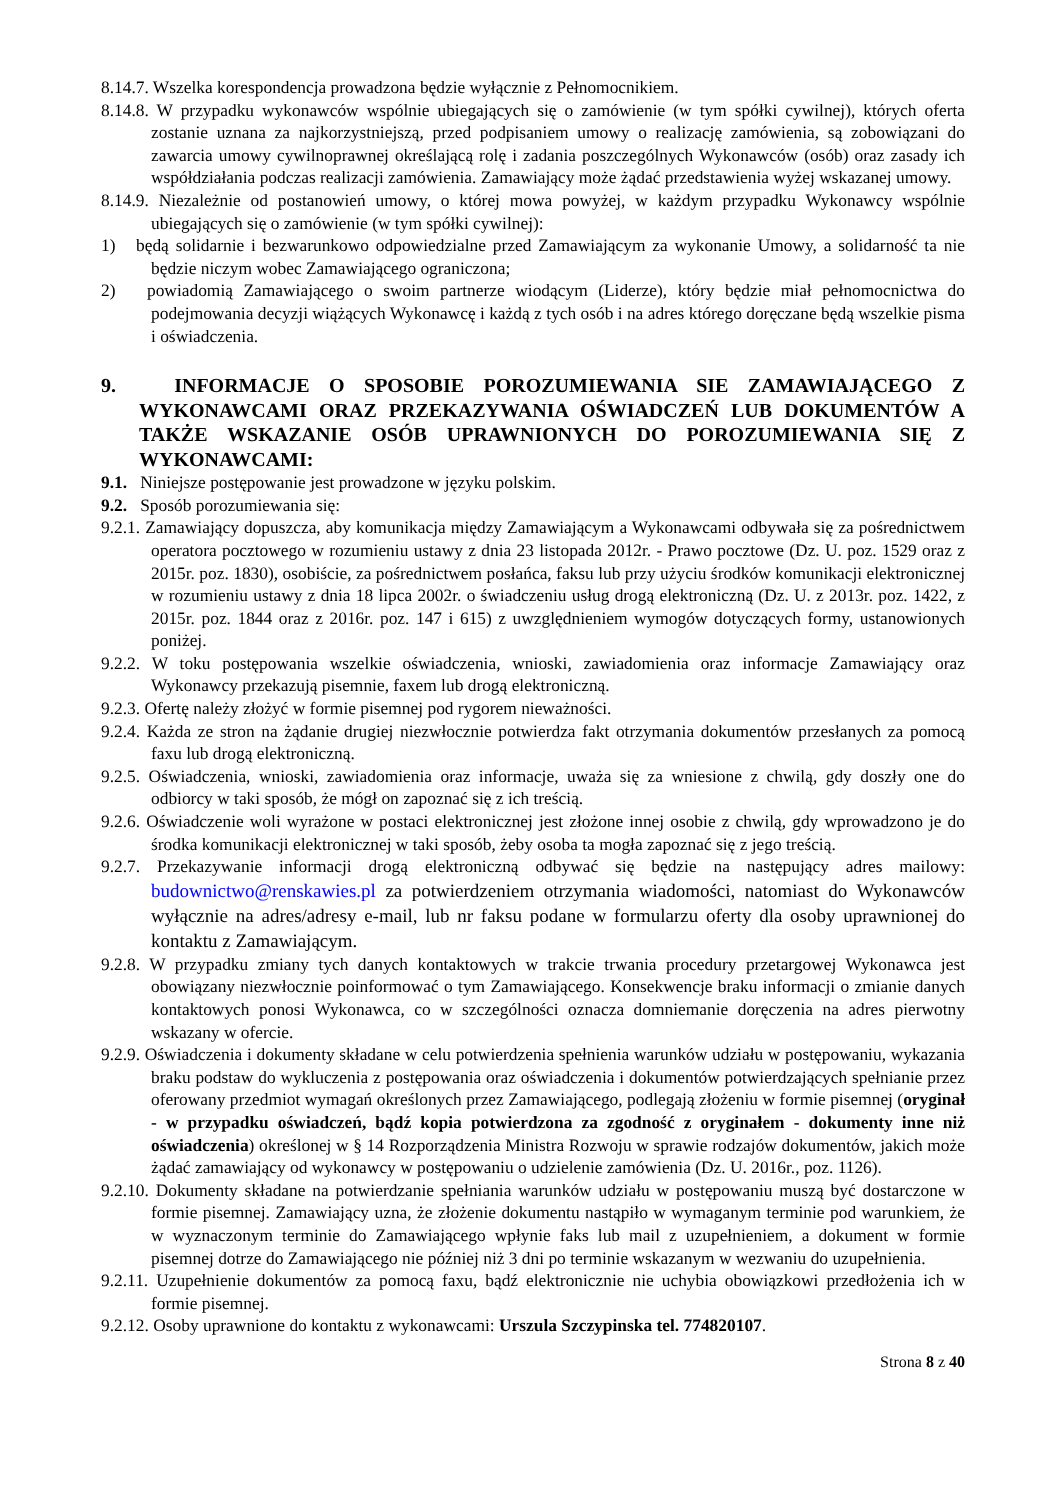8.14.7. Wszelka korespondencja prowadzona będzie wyłącznie z Pełnomocnikiem.
8.14.8. W przypadku wykonawców wspólnie ubiegających się o zamówienie (w tym spółki cywilnej), których oferta zostanie uznana za najkorzystniejszą, przed podpisaniem umowy o realizację zamówienia, są zobowiązani do zawarcia umowy cywilnoprawnej określającą rolę i zadania poszczególnych Wykonawców (osób) oraz zasady ich współdziałania podczas realizacji zamówienia. Zamawiający może żądać przedstawienia wyżej wskazanej umowy.
8.14.9. Niezależnie od postanowień umowy, o której mowa powyżej, w każdym przypadku Wykonawcy wspólnie ubiegających się o zamówienie (w tym spółki cywilnej):
1) będą solidarnie i bezwarunkowo odpowiedzialne przed Zamawiającym za wykonanie Umowy, a solidarność ta nie będzie niczym wobec Zamawiającego ograniczona;
2) powiadomią Zamawiającego o swoim partnerze wiodącym (Liderze), który będzie miał pełnomocnictwa do podejmowania decyzji wiążących Wykonawcę i każdą z tych osób i na adres którego doręczane będą wszelkie pisma i oświadczenia.
9. INFORMACJE O SPOSOBIE POROZUMIEWANIA SIE ZAMAWIAJĄCEGO Z WYKONAWCAMI ORAZ PRZEKAZYWANIA OŚWIADCZEŃ LUB DOKUMENTÓW A TAKŻE WSKAZANIE OSÓB UPRAWNIONYCH DO POROZUMIEWANIA SIĘ Z WYKONAWCAMI:
9.1. Niniejsze postępowanie jest prowadzone w języku polskim.
9.2. Sposób porozumiewania się:
9.2.1. Zamawiający dopuszcza, aby komunikacja między Zamawiającym a Wykonawcami odbywała się za pośrednictwem operatora pocztowego w rozumieniu ustawy z dnia 23 listopada 2012r. - Prawo pocztowe (Dz. U. poz. 1529 oraz z 2015r. poz. 1830), osobiście, za pośrednictwem posłańca, faksu lub przy użyciu środków komunikacji elektronicznej w rozumieniu ustawy z dnia 18 lipca 2002r. o świadczeniu usług drogą elektroniczną (Dz. U. z 2013r. poz. 1422, z 2015r. poz. 1844 oraz z 2016r. poz. 147 i 615) z uwzględnieniem wymogów dotyczących formy, ustanowionych poniżej.
9.2.2. W toku postępowania wszelkie oświadczenia, wnioski, zawiadomienia oraz informacje Zamawiający oraz Wykonawcy przekazują pisemnie, faxem lub drogą elektroniczną.
9.2.3. Ofertę należy złożyć w formie pisemnej pod rygorem nieważności.
9.2.4. Każda ze stron na żądanie drugiej niezwłocznie potwierdza fakt otrzymania dokumentów przesłanych za pomocą faxu lub drogą elektroniczną.
9.2.5. Oświadczenia, wnioski, zawiadomienia oraz informacje, uważa się za wniesione z chwilą, gdy doszły one do odbiorcy w taki sposób, że mógł on zapoznać się z ich treścią.
9.2.6. Oświadczenie woli wyrażone w postaci elektronicznej jest złożone innej osobie z chwilą, gdy wprowadzono je do środka komunikacji elektronicznej w taki sposób, żeby osoba ta mogła zapoznać się z jego treścią.
9.2.7. Przekazywanie informacji drogą elektroniczną odbywać się będzie na następujący adres mailowy: budownictwo@renskawies.pl za potwierdzeniem otrzymania wiadomości, natomiast do Wykonawców wyłącznie na adres/adresy e-mail, lub nr faksu podane w formularzu oferty dla osoby uprawnionej do kontaktu z Zamawiającym.
9.2.8. W przypadku zmiany tych danych kontaktowych w trakcie trwania procedury przetargowej Wykonawca jest obowiązany niezwłocznie poinformować o tym Zamawiającego. Konsekwencje braku informacji o zmianie danych kontaktowych ponosi Wykonawca, co w szczególności oznacza domniemanie doręczenia na adres pierwotny wskazany w ofercie.
9.2.9. Oświadczenia i dokumenty składane w celu potwierdzenia spełnienia warunków udziału w postępowaniu, wykazania braku podstaw do wykluczenia z postępowania oraz oświadczenia i dokumentów potwierdzających spełnianie przez oferowany przedmiot wymagań określonych przez Zamawiającego, podlegają złożeniu w formie pisemnej (oryginał - w przypadku oświadczeń, bądź kopia potwierdzona za zgodność z oryginałem - dokumenty inne niż oświadczenia) określonej w § 14 Rozporządzenia Ministra Rozwoju w sprawie rodzajów dokumentów, jakich może żądać zamawiający od wykonawcy w postępowaniu o udzielenie zamówienia (Dz. U. 2016r., poz. 1126).
9.2.10. Dokumenty składane na potwierdzanie spełniania warunków udziału w postępowaniu muszą być dostarczone w formie pisemnej. Zamawiający uzna, że złożenie dokumentu nastąpiło w wymaganym terminie pod warunkiem, że w wyznaczonym terminie do Zamawiającego wpłynie faks lub mail z uzupełnieniem, a dokument w formie pisemnej dotrze do Zamawiającego nie później niż 3 dni po terminie wskazanym w wezwaniu do uzupełnienia.
9.2.11. Uzupełnienie dokumentów za pomocą faxu, bądź elektronicznie nie uchybia obowiązkowi przedłożenia ich w formie pisemnej.
9.2.12. Osoby uprawnione do kontaktu z wykonawcami: Urszula Szczypinska tel. 774820107.
Strona 8 z 40